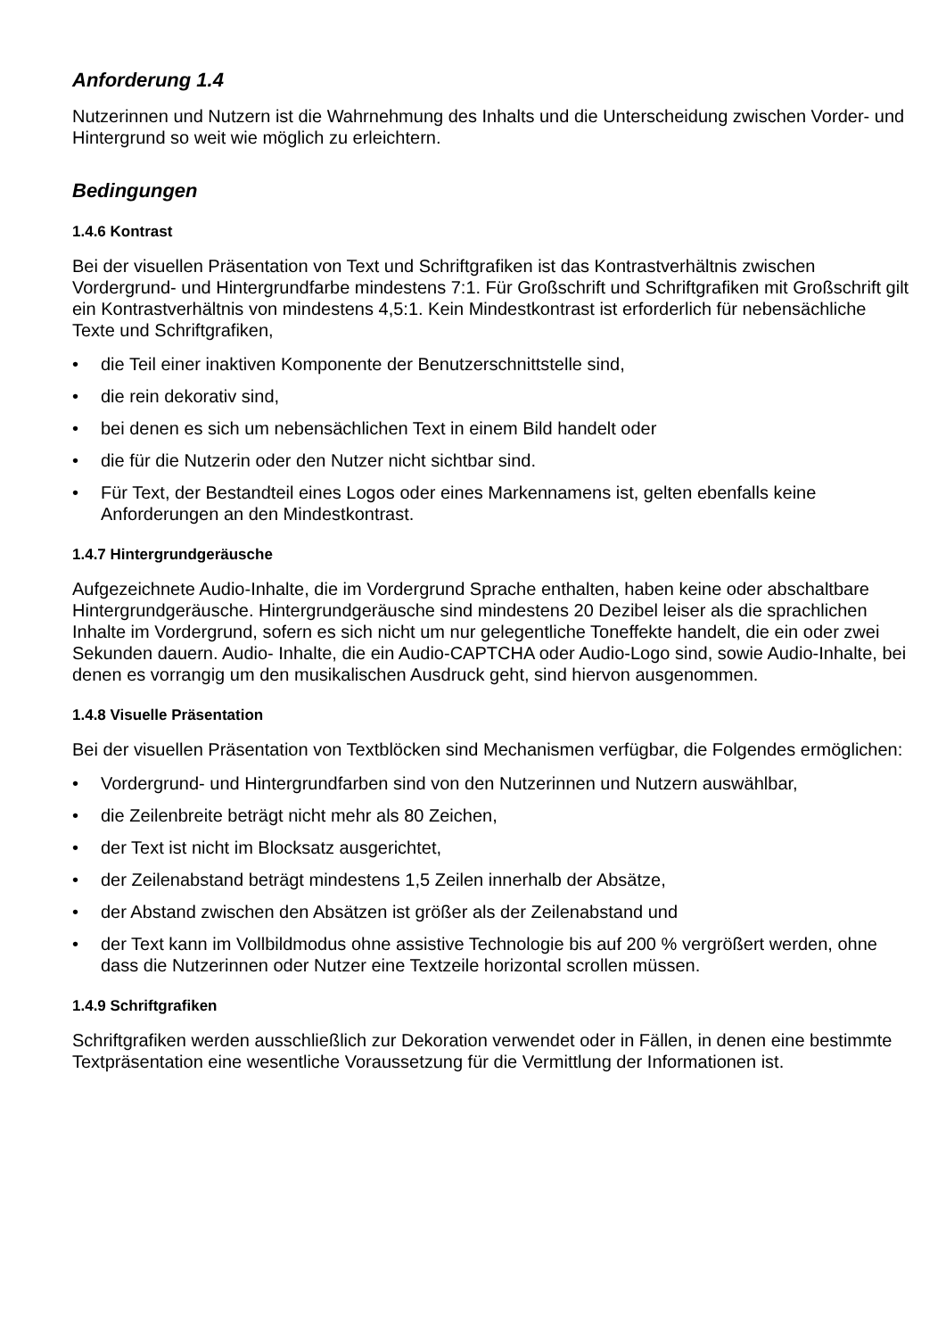Anforderung 1.4
Nutzerinnen und Nutzern ist die Wahrnehmung des Inhalts und die Unterscheidung zwischen Vorder- und Hintergrund so weit wie möglich zu erleichtern.
Bedingungen
1.4.6 Kontrast
Bei der visuellen Präsentation von Text und Schriftgrafiken ist das Kontrastverhältnis zwischen Vordergrund- und Hintergrundfarbe mindestens 7:1. Für Großschrift und Schriftgrafiken mit Großschrift gilt ein Kontrastverhältnis von mindestens 4,5:1. Kein Mindestkontrast ist erforderlich für nebensächliche Texte und Schriftgrafiken,
• die Teil einer inaktiven Komponente der Benutzerschnittstelle sind,
• die rein dekorativ sind,
• bei denen es sich um nebensächlichen Text in einem Bild handelt oder
• die für die Nutzerin oder den Nutzer nicht sichtbar sind.
• Für Text, der Bestandteil eines Logos oder eines Markennamens ist, gelten ebenfalls keine Anforderungen an den Mindestkontrast.
1.4.7 Hintergrundgeräusche
Aufgezeichnete Audio-Inhalte, die im Vordergrund Sprache enthalten, haben keine oder abschaltbare Hintergrundgeräusche. Hintergrundgeräusche sind mindestens 20 Dezibel leiser als die sprachlichen Inhalte im Vordergrund, sofern es sich nicht um nur gelegentliche Toneffekte handelt, die ein oder zwei Sekunden dauern. Audio- Inhalte, die ein Audio-CAPTCHA oder Audio-Logo sind, sowie Audio-Inhalte, bei denen es vorrangig um den musikalischen Ausdruck geht, sind hiervon ausgenommen.
1.4.8 Visuelle Präsentation
Bei der visuellen Präsentation von Textblöcken sind Mechanismen verfügbar, die Folgendes ermöglichen:
• Vordergrund- und Hintergrundfarben sind von den Nutzerinnen und Nutzern auswählbar,
• die Zeilenbreite beträgt nicht mehr als 80 Zeichen,
• der Text ist nicht im Blocksatz ausgerichtet,
• der Zeilenabstand beträgt mindestens 1,5 Zeilen innerhalb der Absätze,
• der Abstand zwischen den Absätzen ist größer als der Zeilenabstand und
• der Text kann im Vollbildmodus ohne assistive Technologie bis auf 200 % vergrößert werden, ohne dass die Nutzerinnen oder Nutzer eine Textzeile horizontal scrollen müssen.
1.4.9 Schriftgrafiken
Schriftgrafiken werden ausschließlich zur Dekoration verwendet oder in Fällen, in denen eine bestimmte Textpräsentation eine wesentliche Voraussetzung für die Vermittlung der Informationen ist.